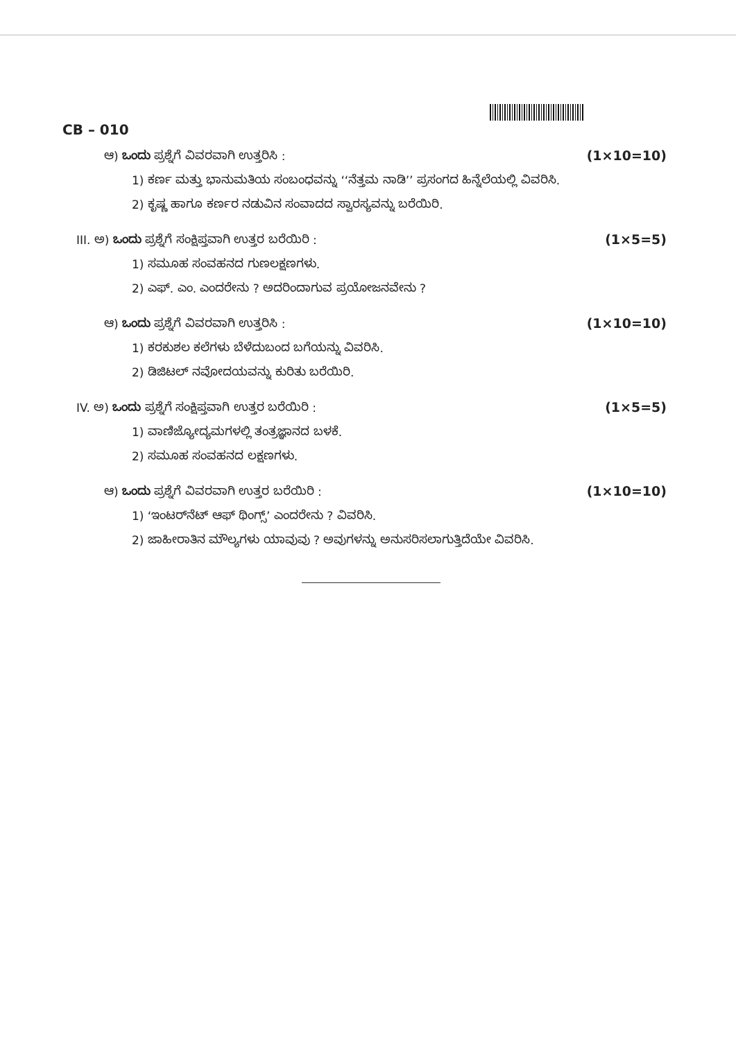CB – 010
ಆ) ಒಂದು ಪ್ರಶ್ನೆಗೆ ವಿವರವಾಗಿ ಉತ್ತರಿಸಿ :
(1×10=10)
1) ಕರ್ಣ ಮತ್ತು ಭಾನುಮತಿಯ ಸಂಬಂಧವನ್ನು ‘‘ನೆತ್ತಮ ನಾಡಿ’’ ಪ್ರಸಂಗದ ಹಿನ್ನೆಲೆಯಲ್ಲಿ ವಿವರಿಸಿ.
2) ಕೃಷ್ಣ ಹಾಗೂ ಕರ್ಣರ ನಡುವಿನ ಸಂವಾದದ ಸ್ವಾರಸ್ಯವನ್ನು ಬರೆಯಿರಿ.
III. ಅ) ಒಂದು ಪ್ರಶ್ನೆಗೆ ಸಂಕ್ಷಿಪ್ತವಾಗಿ ಉತ್ತರ ಬರೆಯಿರಿ :
(1×5=5)
1) ಸಮೂಹ ಸಂವಹನದ ಗುಣಲಕ್ಷಣಗಳು.
2) ಎಫ್. ಎಂ. ಎಂದರೇನು ? ಅದರಿಂದಾಗುವ ಪ್ರಯೋಜನವೇನು ?
ಆ) ಒಂದು ಪ್ರಶ್ನೆಗೆ ವಿವರವಾಗಿ ಉತ್ತರಿಸಿ :
(1×10=10)
1) ಕರಕುಶಲ ಕಲೆಗಳು ಬೆಳೆದುಬಂದ ಬಗೆಯನ್ನು ವಿವರಿಸಿ.
2) ಡಿಜಿಟಲ್ ನವೋದಯವನ್ನು ಕುರಿತು ಬರೆಯಿರಿ.
IV. ಅ) ಒಂದು ಪ್ರಶ್ನೆಗೆ ಸಂಕ್ಷಿಪ್ತವಾಗಿ ಉತ್ತರ ಬರೆಯಿರಿ :
(1×5=5)
1) ವಾಣಿಜ್ಯೋದ್ಯಮಗಳಲ್ಲಿ ತಂತ್ರಜ್ಞಾನದ ಬಳಕೆ.
2) ಸಮೂಹ ಸಂವಹನದ ಲಕ್ಷಣಗಳು.
ಆ) ಒಂದು ಪ್ರಶ್ನೆಗೆ ವಿವರವಾಗಿ ಉತ್ತರ ಬರೆಯಿರಿ :
(1×10=10)
1) ‘ಇಂಟರ್‌ನೆಟ್ ಆಫ್ ಥಿಂಗ್ಸ್’ ಎಂದರೇನು ? ವಿವರಿಸಿ.
2) ಜಾಹೀರಾತಿನ ಮೌಲ್ಯಗಳು ಯಾವುವು ? ಅವುಗಳನ್ನು ಅನುಸರಿಸಲಾಗುತ್ತಿದೆಯೇ ವಿವರಿಸಿ.